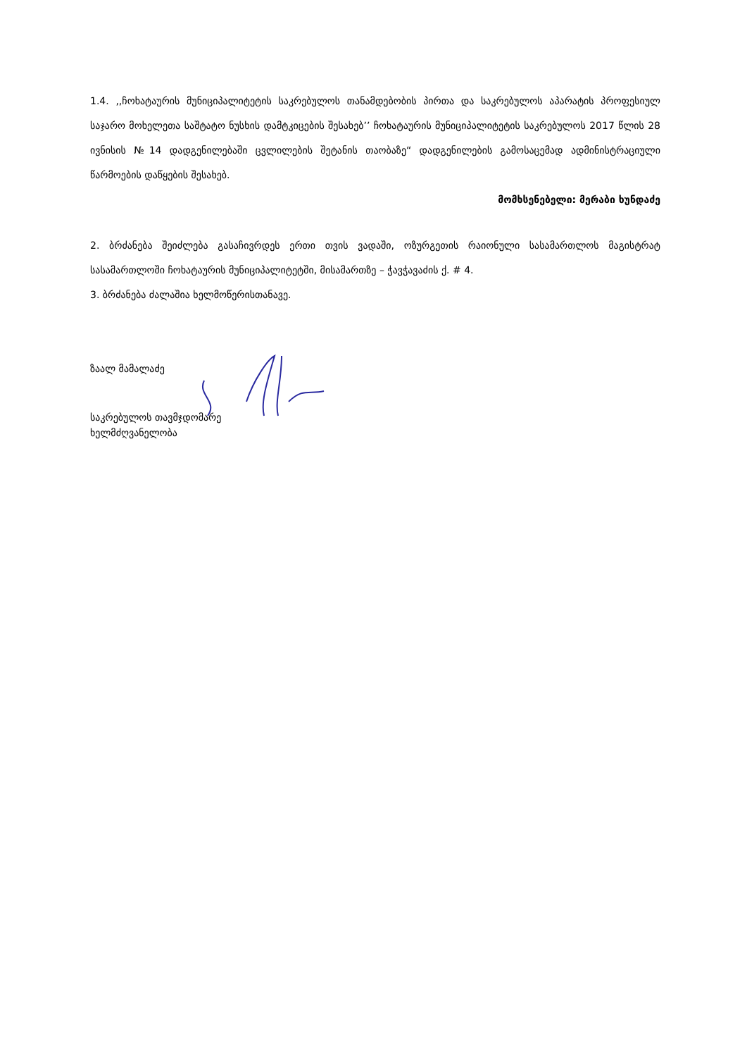1.4. ,,ჩოხატაურის მუნიციპალიტეტის საკრებულოს თანამდებობის პირთა და საკრებულოს აპარატის პროფესიულ საჯარო მოხელეთა საშტატო ნუსხის დამტკიცების შესახებ’’ ჩოხატაურის მუნიციპალიტეტის საკრებულოს 2017 წლის 28 ივნისის №14 დადგენილებაში ცვლილების შეტანის თაობაზე“ დადგენილების გამოსაცემად ადმინისტრაციული წარმოების დაწყების შესახებ.
მომხსენებელი: მერაბი ხუნდაძე
2. ბრძანება შეიძლება გასაჩივრდეს ერთი თვის ვადაში, ოზურგეთის რაიონული სასამართლოს მაგისტრატ სასამართლოში ჩოხატაურის მუნიციპალიტეტში, მისამართზე – ჭავჭავაძის ქ. # 4.
3. ბრძანება ძალაშია ხელმოწერისთანავე.
ზაალ მამალაძე
საკრებულოს თავმჯდომარე
ხელმძღვანელობა